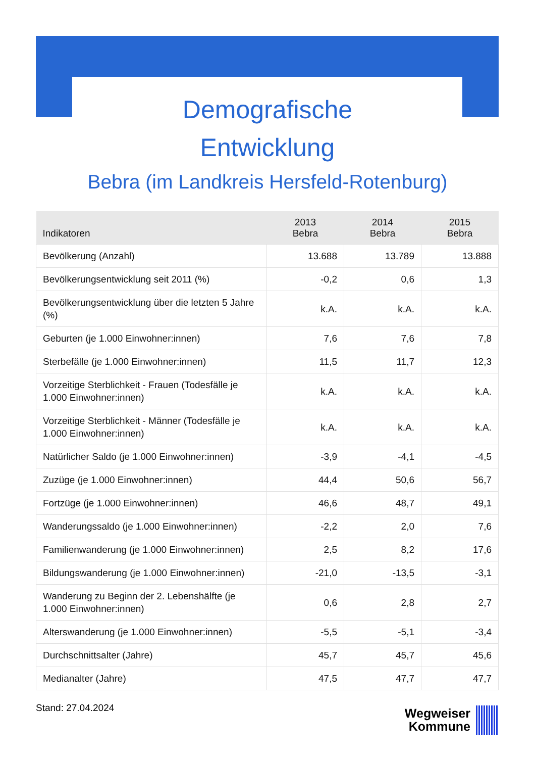Demografische
Entwicklung
Bebra (im Landkreis Hersfeld-Rotenburg)
| Indikatoren | 2013 Bebra | 2014 Bebra | 2015 Bebra |
| --- | --- | --- | --- |
| Bevölkerung (Anzahl) | 13.688 | 13.789 | 13.888 |
| Bevölkerungsentwicklung seit 2011 (%) | -0,2 | 0,6 | 1,3 |
| Bevölkerungsentwicklung über die letzten 5 Jahre (%) | k.A. | k.A. | k.A. |
| Geburten (je 1.000 Einwohner:innen) | 7,6 | 7,6 | 7,8 |
| Sterbefälle (je 1.000 Einwohner:innen) | 11,5 | 11,7 | 12,3 |
| Vorzeitige Sterblichkeit - Frauen (Todesfälle je 1.000 Einwohner:innen) | k.A. | k.A. | k.A. |
| Vorzeitige Sterblichkeit - Männer (Todesfälle je 1.000 Einwohner:innen) | k.A. | k.A. | k.A. |
| Natürlicher Saldo (je 1.000 Einwohner:innen) | -3,9 | -4,1 | -4,5 |
| Zuzüge (je 1.000 Einwohner:innen) | 44,4 | 50,6 | 56,7 |
| Fortzüge (je 1.000 Einwohner:innen) | 46,6 | 48,7 | 49,1 |
| Wanderungssaldo (je 1.000 Einwohner:innen) | -2,2 | 2,0 | 7,6 |
| Familienwanderung (je 1.000 Einwohner:innen) | 2,5 | 8,2 | 17,6 |
| Bildungswanderung (je 1.000 Einwohner:innen) | -21,0 | -13,5 | -3,1 |
| Wanderung zu Beginn der 2. Lebenshälfte (je 1.000 Einwohner:innen) | 0,6 | 2,8 | 2,7 |
| Alterswanderung (je 1.000 Einwohner:innen) | -5,5 | -5,1 | -3,4 |
| Durchschnittsalter (Jahre) | 45,7 | 45,7 | 45,6 |
| Medianalter (Jahre) | 47,5 | 47,7 | 47,7 |
Stand: 27.04.2024
Wegweiser
Kommune